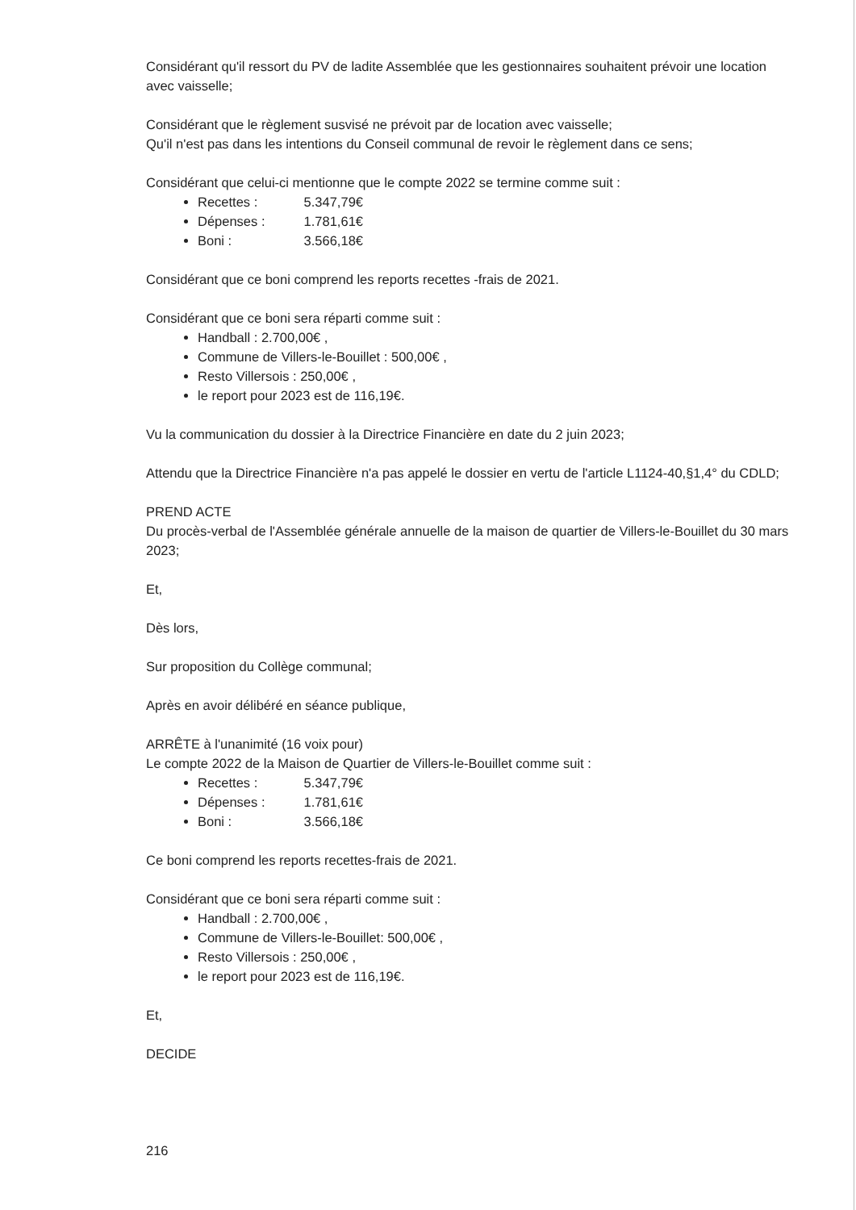Considérant qu'il ressort du PV de ladite Assemblée que les gestionnaires souhaitent prévoir une location avec vaisselle;
Considérant que le règlement susvisé ne prévoit par de location avec vaisselle;
Qu'il n'est pas dans les intentions du Conseil communal de revoir le règlement dans ce sens;
Considérant que celui-ci mentionne que le compte 2022 se termine comme suit :
Recettes : 5.347,79€
Dépenses : 1.781,61€
Boni : 3.566,18€
Considérant que ce boni comprend les reports recettes -frais de 2021.
Considérant que ce boni sera réparti comme suit :
Handball : 2.700,00€ ,
Commune de Villers-le-Bouillet : 500,00€ ,
Resto Villersois : 250,00€ ,
le report pour 2023 est de 116,19€.
Vu la communication du dossier à la Directrice Financière en date du 2 juin 2023;
Attendu que la Directrice Financière n'a pas appelé le dossier en vertu de l'article L1124-40,§1,4° du CDLD;
PREND ACTE
Du procès-verbal de l'Assemblée générale annuelle de la maison de quartier de Villers-le-Bouillet du 30 mars 2023;
Et,
Dès lors,
Sur proposition du Collège communal;
Après en avoir délibéré en séance publique,
ARRÊTE à l'unanimité (16 voix pour)
Le compte 2022 de la Maison de Quartier de Villers-le-Bouillet comme suit :
Recettes : 5.347,79€
Dépenses : 1.781,61€
Boni : 3.566,18€
Ce boni comprend les reports recettes-frais de 2021.
Considérant que ce boni sera réparti comme suit :
Handball : 2.700,00€ ,
Commune de Villers-le-Bouillet: 500,00€ ,
Resto Villersois : 250,00€ ,
le report pour 2023 est de 116,19€.
Et,
DECIDE
216